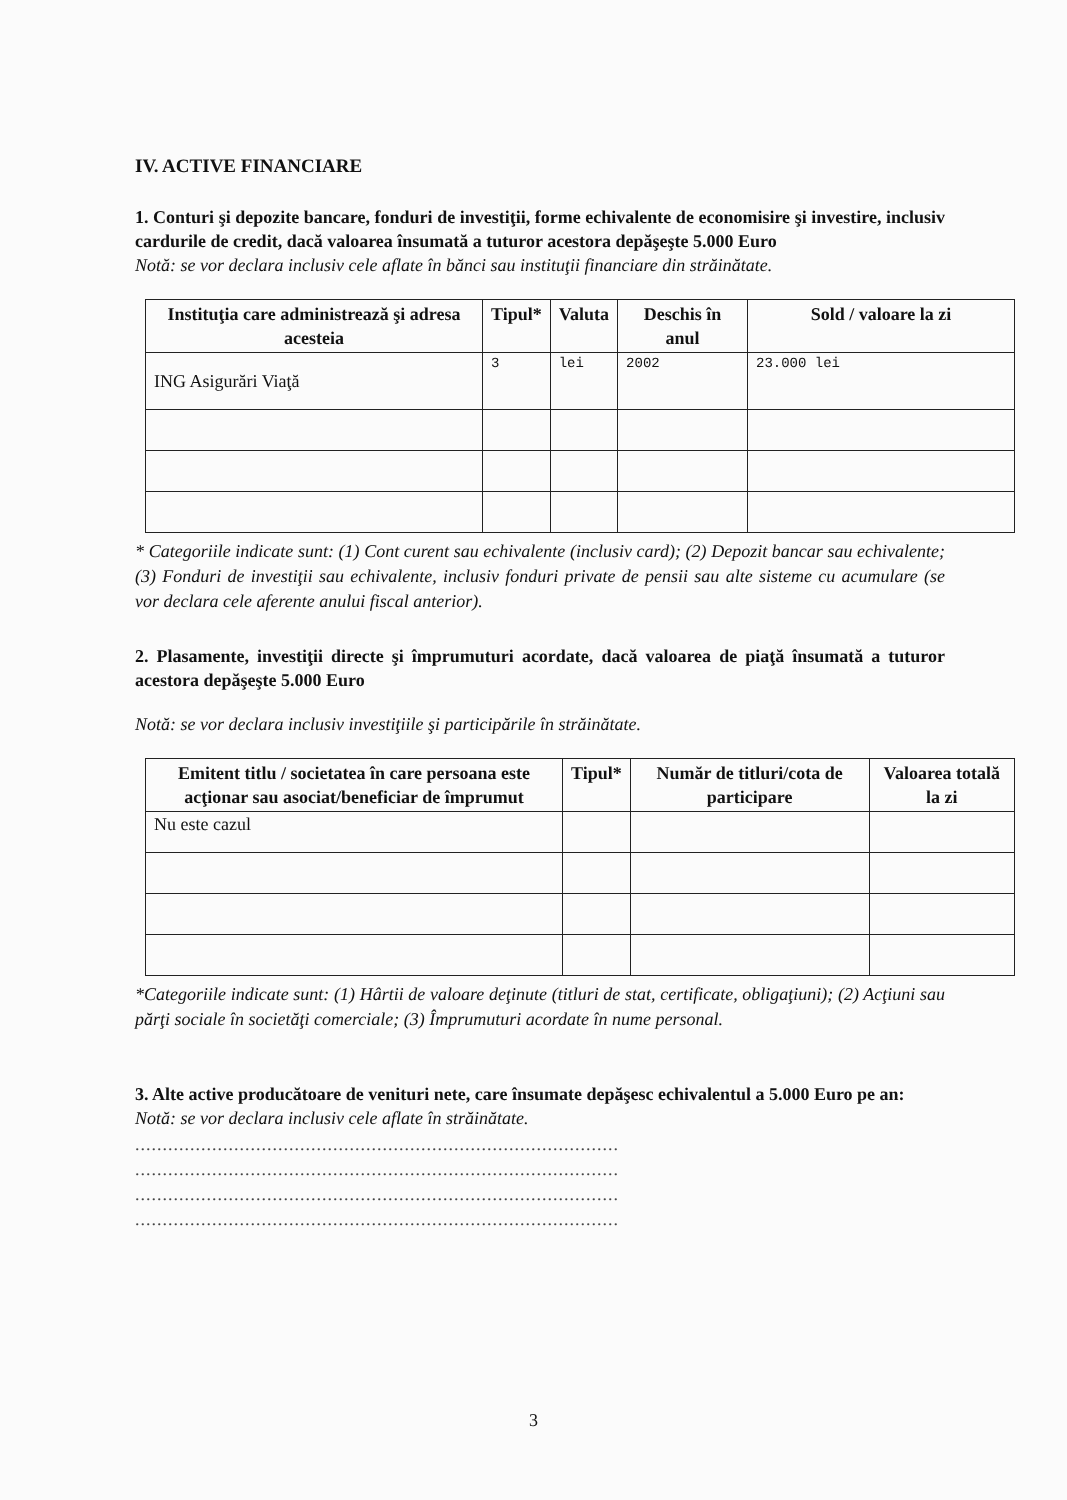IV. ACTIVE FINANCIARE
1. Conturi şi depozite bancare, fonduri de investiţii, forme echivalente de economisire şi investire, inclusiv cardurile de credit, dacă valoarea însumată a tuturor acestora depăşeşte 5.000 Euro
Notă: se vor declara inclusiv cele aflate în bănci sau instituţii financiare din străinătate.
| Instituţia care administrează şi adresa acesteia | Tipul* | Valuta | Deschis în anul | Sold / valoare la zi |
| --- | --- | --- | --- | --- |
| ING Asigurări Viaţă | 3 | lei | 2002 | 23.000 lei |
* Categoriile indicate sunt: (1) Cont curent sau echivalente (inclusiv card); (2) Depozit bancar sau echivalente; (3) Fonduri de investiţii sau echivalente, inclusiv fonduri private de pensii sau alte sisteme cu acumulare (se vor declara cele aferente anului fiscal anterior).
2. Plasamente, investiţii directe şi împrumuturi acordate, dacă valoarea de piaţă însumată a tuturor acestora depăşeşte 5.000 Euro
Notă: se vor declara inclusiv investiţiile şi participările în străinătate.
| Emitent titlu / societatea în care persoana este acţionar sau asociat/beneficiar de împrumut | Tipul* | Număr de titluri/cota de participare | Valoarea totală la zi |
| --- | --- | --- | --- |
| Nu este cazul | | | |
*Categoriile indicate sunt: (1) Hârtii de valoare deţinute (titluri de stat, certificate, obligaţiuni); (2) Acţiuni sau părţi sociale în societăţi comerciale; (3) Împrumuturi acordate în nume personal.
3. Alte active producătoare de venituri nete, care însumate depăşesc echivalentul a 5.000 Euro pe an:
Notă: se vor declara inclusiv cele aflate în străinătate.
........................................................................................
........................................................................................
........................................................................................
........................................................................................
3